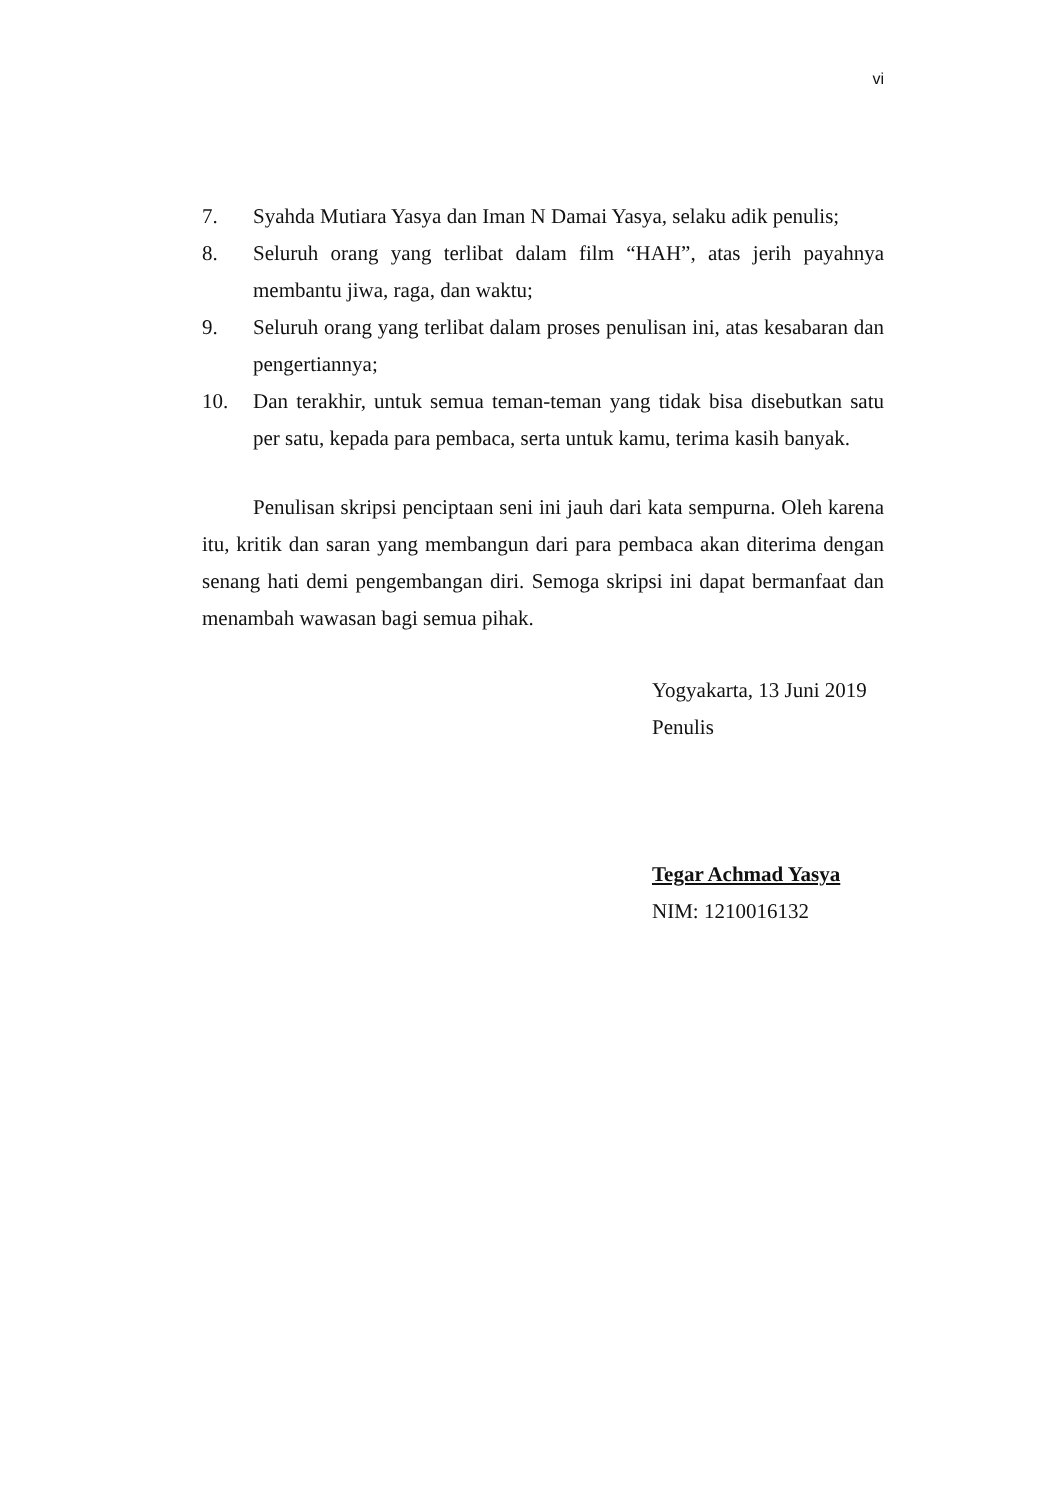vi
7. Syahda Mutiara Yasya dan Iman N Damai Yasya, selaku adik penulis;
8. Seluruh orang yang terlibat dalam film “HAH”, atas jerih payahnya membantu jiwa, raga, dan waktu;
9. Seluruh orang yang terlibat dalam proses penulisan ini, atas kesabaran dan pengertiannya;
10. Dan terakhir, untuk semua teman-teman yang tidak bisa disebutkan satu per satu, kepada para pembaca, serta untuk kamu, terima kasih banyak.
Penulisan skripsi penciptaan seni ini jauh dari kata sempurna. Oleh karena itu, kritik dan saran yang membangun dari para pembaca akan diterima dengan senang hati demi pengembangan diri. Semoga skripsi ini dapat bermanfaat dan menambah wawasan bagi semua pihak.
Yogyakarta, 13 Juni 2019
Penulis
Tegar Achmad Yasya
NIM: 1210016132